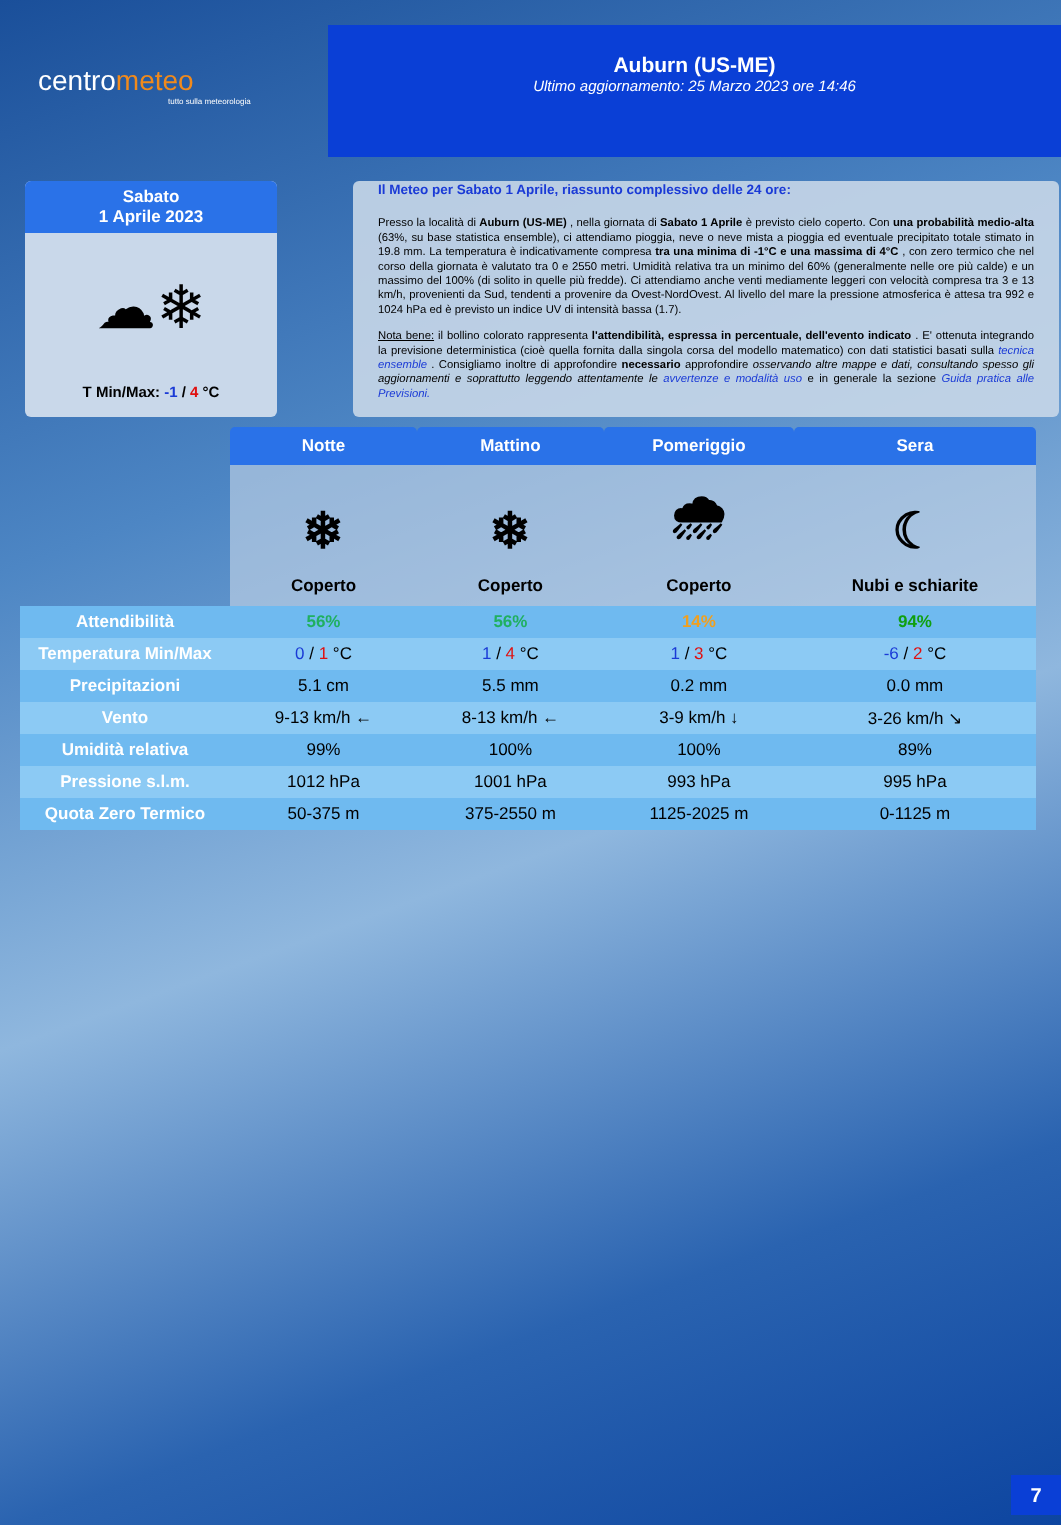centrometeo
tutto sulla meteorologia
Auburn (US-ME)
Ultimo aggiornamento: 25 Marzo 2023 ore 14:46
Sabato
1 Aprile 2023
☁❄
T Min/Max: -1 / 4 °C
Il Meteo per Sabato 1 Aprile, riassunto complessivo delle 24 ore:
Presso la località di Auburn (US-ME) , nella giornata di Sabato 1 Aprile è previsto cielo coperto. Con una probabilità medio-alta (63%, su base statistica ensemble), ci attendiamo pioggia, neve o neve mista a pioggia ed eventuale precipitato totale stimato in 19.8 mm. La temperatura è indicativamente compresa tra una minima di -1°C e una massima di 4°C , con zero termico che nel corso della giornata è valutato tra 0 e 2550 metri. Umidità relativa tra un minimo del 60% (generalmente nelle ore più calde) e un massimo del 100% (di solito in quelle più fredde). Ci attendiamo anche venti mediamente leggeri con velocità compresa tra 3 e 13 km/h, provenienti da Sud, tendenti a provenire da Ovest-NordOvest. Al livello del mare la pressione atmosferica è attesa tra 992 e 1024 hPa ed è previsto un indice UV di intensità bassa (1.7).
Nota bene: il bollino colorato rappresenta l'attendibilità, espressa in percentuale, dell'evento indicato . E' ottenuta integrando la previsione deterministica (cioè quella fornita dalla singola corsa del modello matematico) con dati statistici basati sulla tecnica ensemble . Consigliamo inoltre di approfondire necessario approfondire osservando altre mappe e dati, consultando spesso gli aggiornamenti e soprattutto leggendo attentamente le avvertenze e modalità uso e in generale la sezione Guida pratica alle Previsioni.
| | Notte | Mattino | Pomeriggio | Sera |
| --- | --- | --- | --- | --- |
| | ❄ Coperto | ❄ Coperto | 🌧 Coperto | ☾ Nubi e schiarite |
| Attendibilità | 56% | 56% | 14% | 94% |
| Temperatura Min/Max | 0 / 1 °C | 1 / 4 °C | 1 / 3 °C | -6 / 2 °C |
| Precipitazioni | 5.1 cm | 5.5 mm | 0.2 mm | 0.0 mm |
| Vento | 9-13 km/h ← | 8-13 km/h ← | 3-9 km/h ↓ | 3-26 km/h ↘ |
| Umidità relativa | 99% | 100% | 100% | 89% |
| Pressione s.l.m. | 1012 hPa | 1001 hPa | 993 hPa | 995 hPa |
| Quota Zero Termico | 50-375 m | 375-2550 m | 1125-2025 m | 0-1125 m |
7